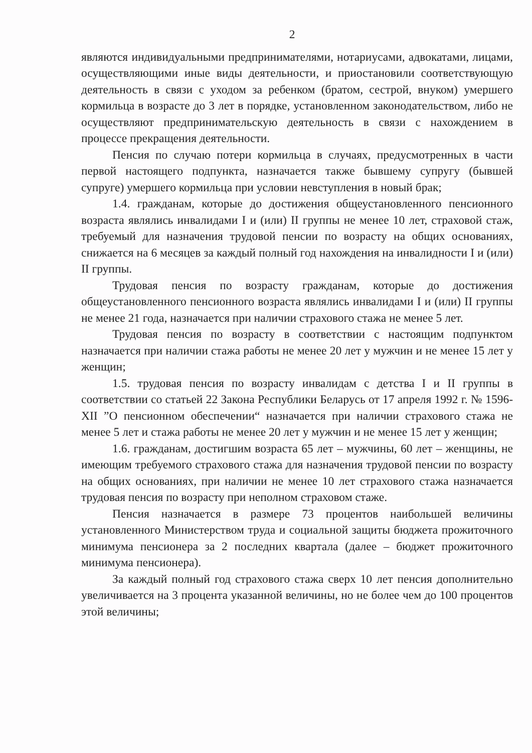2
являются индивидуальными предпринимателями, нотариусами, адвокатами, лицами, осуществляющими иные виды деятельности, и приостановили соответствующую деятельность в связи с уходом за ребенком (братом, сестрой, внуком) умершего кормильца в возрасте до 3 лет в порядке, установленном законодательством, либо не осуществляют предпринимательскую деятельность в связи с нахождением в процессе прекращения деятельности.
Пенсия по случаю потери кормильца в случаях, предусмотренных в части первой настоящего подпункта, назначается также бывшему супругу (бывшей супруге) умершего кормильца при условии невступления в новый брак;
1.4. гражданам, которые до достижения общеустановленного пенсионного возраста являлись инвалидами I и (или) II группы не менее 10 лет, страховой стаж, требуемый для назначения трудовой пенсии по возрасту на общих основаниях, снижается на 6 месяцев за каждый полный год нахождения на инвалидности I и (или) II группы.
Трудовая пенсия по возрасту гражданам, которые до достижения общеустановленного пенсионного возраста являлись инвалидами I и (или) II группы не менее 21 года, назначается при наличии страхового стажа не менее 5 лет.
Трудовая пенсия по возрасту в соответствии с настоящим подпунктом назначается при наличии стажа работы не менее 20 лет у мужчин и не менее 15 лет у женщин;
1.5. трудовая пенсия по возрасту инвалидам с детства I и II группы в соответствии со статьей 22 Закона Республики Беларусь от 17 апреля 1992 г. № 1596-XII ”О пенсионном обеспечении“ назначается при наличии страхового стажа не менее 5 лет и стажа работы не менее 20 лет у мужчин и не менее 15 лет у женщин;
1.6. гражданам, достигшим возраста 65 лет – мужчины, 60 лет – женщины, не имеющим требуемого страхового стажа для назначения трудовой пенсии по возрасту на общих основаниях, при наличии не менее 10 лет страхового стажа назначается трудовая пенсия по возрасту при неполном страховом стаже.
Пенсия назначается в размере 73 процентов наибольшей величины установленного Министерством труда и социальной защиты бюджета прожиточного минимума пенсионера за 2 последних квартала (далее – бюджет прожиточного минимума пенсионера).
За каждый полный год страхового стажа сверх 10 лет пенсия дополнительно увеличивается на 3 процента указанной величины, но не более чем до 100 процентов этой величины;